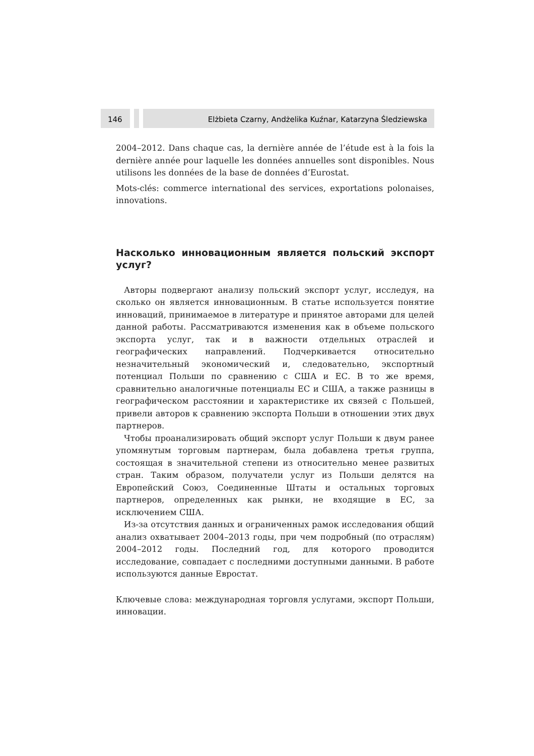146 Elżbieta Czarny, Andżelika Kuźnar, Katarzyna Śledziewska
2004–2012. Dans chaque cas, la dernière année de l’étude est à la fois la dernière année pour laquelle les données annuelles sont disponibles. Nous utilisons les données de la base de données d’Eurostat.
Mots-clés: commerce international des services, exportations polonaises, innovations.
Насколько инновационным является польский экспорт услуг?
Авторы подвергают анализу польский экспорт услуг, исследуя, на сколько он является инновационным. В статье используется понятие инноваций, принимаемое в литературе и принятое авторами для целей данной работы. Рассматриваются изменения как в объеме польского экспорта услуг, так и в важности отдельных отраслей и географических направлений. Подчеркивается относительно незначительный экономический и, следовательно, экспортный потенциал Польши по сравнению с США и ЕС. В то же время, сравнительно аналогичные потенциалы ЕС и США, а также разницы в географическом расстоянии и характеристике их связей с Польшей, привели авторов к сравнению экспорта Польши в отношении этих двух партнеров.
Чтобы проанализировать общий экспорт услуг Польши к двум ранее упомянутым торговым партнерам, была добавлена третья группа, состоящая в значительной степени из относительно менее развитых стран. Таким образом, получатели услуг из Польши делятся на Европейский Союз, Соединенные Штаты и остальных торговых партнеров, определенных как рынки, не входящие в ЕС, за исключением США.
Из-за отсутствия данных и ограниченных рамок исследования общий анализ охватывает 2004–2013 годы, при чем подробный (по отраслям) 2004–2012 годы. Последний год, для которого проводится исследование, совпадает с последними доступными данными. В работе используются данные Евростат.
Ключевые слова: международная торговля услугами, экспорт Польши, инновации.